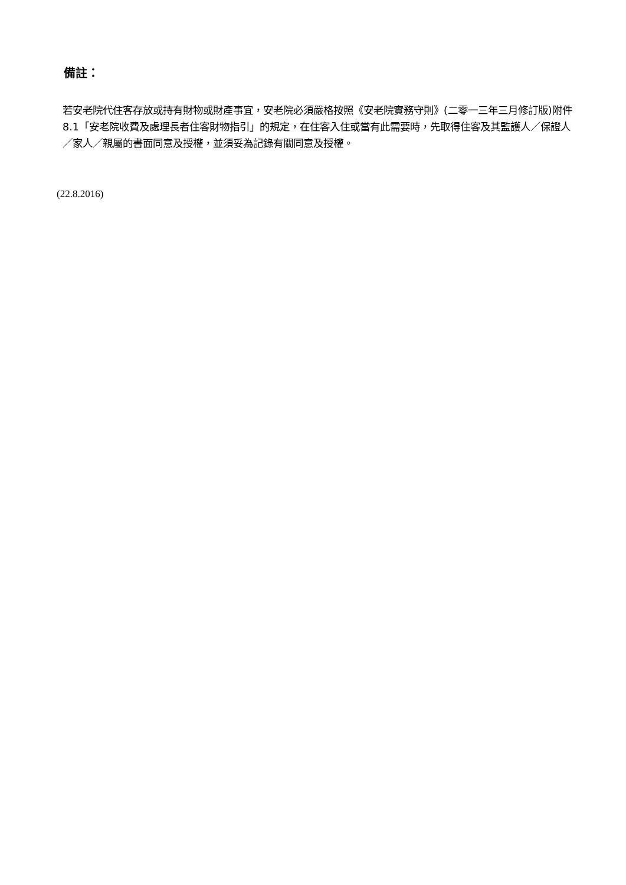備註：
若安老院代住客存放或持有財物或財產事宜，安老院必須嚴格按照《安老院實務守則》(二零一三年三月修訂版)附件 8.1「安老院收費及處理長者住客財物指引」的規定，在住客入住或當有此需要時，先取得住客及其監護人／保證人／家人／親屬的書面同意及授權，並須妥為記錄有關同意及授權。
(22.8.2016)